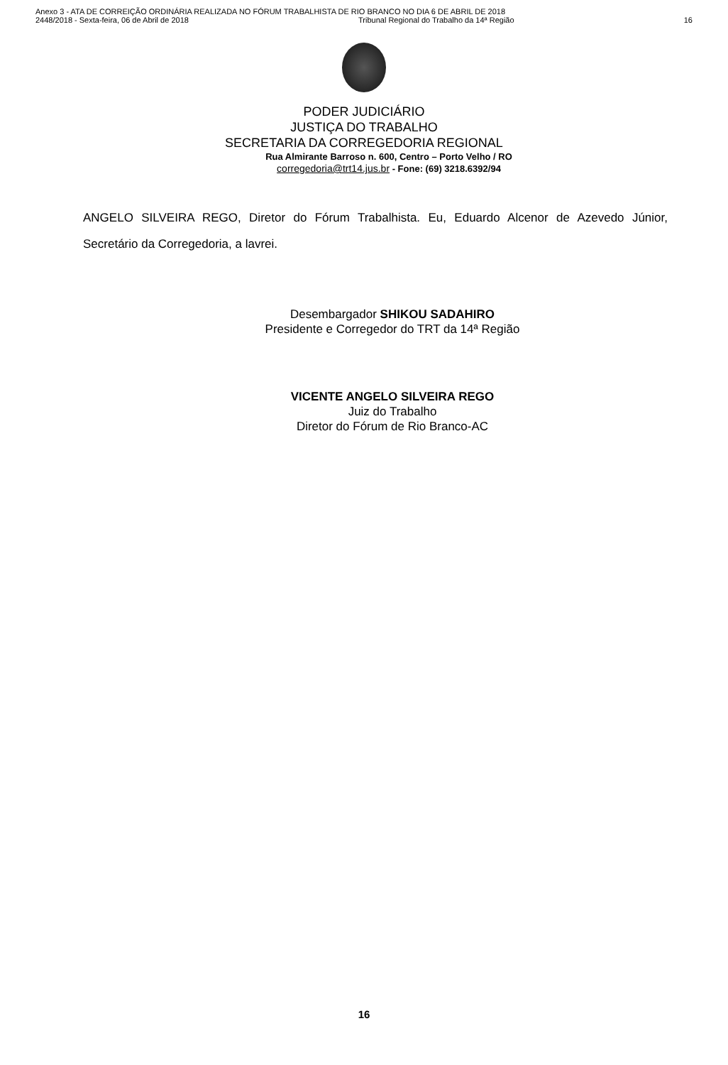Anexo 3 - ATA DE CORREIÇÃO ORDINÁRIA REALIZADA NO FÓRUM TRABALHISTA DE RIO BRANCO NO DIA 6 DE ABRIL DE 2018
2448/2018 - Sexta-feira, 06 de Abril de 2018 Tribunal Regional do Trabalho da 14ª Região 16
PODER JUDICIÁRIO
JUSTIÇA DO TRABALHO
SECRETARIA DA CORREGEDORIA REGIONAL
Rua Almirante Barroso n. 600, Centro – Porto Velho / RO
corregedoria@trt14.jus.br - Fone: (69) 3218.6392/94
ANGELO SILVEIRA REGO, Diretor do Fórum Trabalhista. Eu, Eduardo Alcenor de Azevedo Júnior, Secretário da Corregedoria, a lavrei.
Desembargador SHIKOU SADAHIRO
Presidente e Corregedor do TRT da 14ª Região
VICENTE ANGELO SILVEIRA REGO
Juiz do Trabalho
Diretor do Fórum de Rio Branco-AC
16